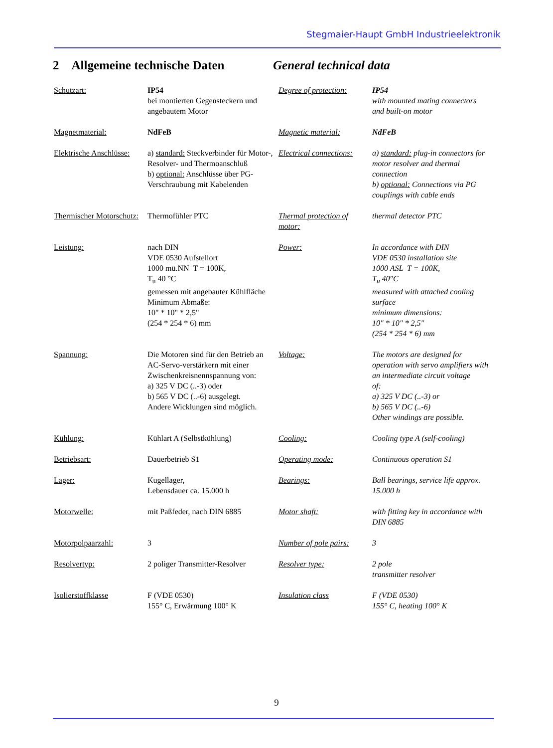Stegmaier-Haupt GmbH Industrieelektronik
2 Allgemeine technische Daten
General technical data
| Schutzart: | IP54 bei montierten Gegensteckern und angebautem Motor | Degree of protection: | IP54 with mounted mating connectors and built-on motor |
| Magnetmaterial: | NdFeB | Magnetic material: | NdFeB |
| Elektrische Anschlüsse: | a) standard: Steckverbinder für Motor-, Resolver- und Thermoanschluß b) optional: Anschlüsse über PG-Verschraubung mit Kabelenden | Electrical connections: | a) standard: plug-in connectors for motor resolver and thermal connection b) optional: Connections via PG couplings with cable ends |
| Thermischer Motorschutz: | Thermofühler PTC | Thermal protection of motor: | thermal detector PTC |
| Leistung: | nach DIN VDE 0530 Aufstellort 1000 mü.NN T = 100K, T<sub>u</sub> 40 °C gemessen mit angebauter Kühlfläche Minimum Abmaße: 10" * 10" * 2,5" (254 * 254 * 6) mm | Power: | In accordance with DIN VDE 0530 installation site 1000 ASL T = 100K, T<sub>u</sub> 40°C measured with attached cooling surface minimum dimensions: 10" * 10" * 2,5" (254 * 254 * 6) mm |
| Spannung: | Die Motoren sind für den Betrieb an AC-Servo-verstärkern mit einer Zwischenkreisnennspannung von: a) 325 V DC (..-3) oder b) 565 V DC (..-6) ausgelegt. Andere Wicklungen sind möglich. | Voltage: | The motors are designed for operation with servo amplifiers with an intermediate circuit voltage of: a) 325 V DC (..-3) or b) 565 V DC (..-6) Other windings are possible. |
| Kühlung: | Kühlart A (Selbstkühlung) | Cooling: | Cooling type A (self-cooling) |
| Betriebsart: | Dauerbetrieb S1 | Operating mode: | Continuous operation S1 |
| Lager: | Kugellager, Lebensdauer ca. 15.000 h | Bearings: | Ball bearings, service life approx. 15.000 h |
| Motorwelle: | mit Paßfeder, nach DIN 6885 | Motor shaft: | with fitting key in accordance with DIN 6885 |
| Motorpolpaarzahl: | 3 | Number of pole pairs: | 3 |
| Resolvertyp: | 2 poliger Transmitter-Resolver | Resolver type: | 2 pole transmitter resolver |
| Isolierstoffklasse | F (VDE 0530) 155° C, Erwärmung 100° K | Insulation class | F (VDE 0530) 155° C, heating 100° K |
9